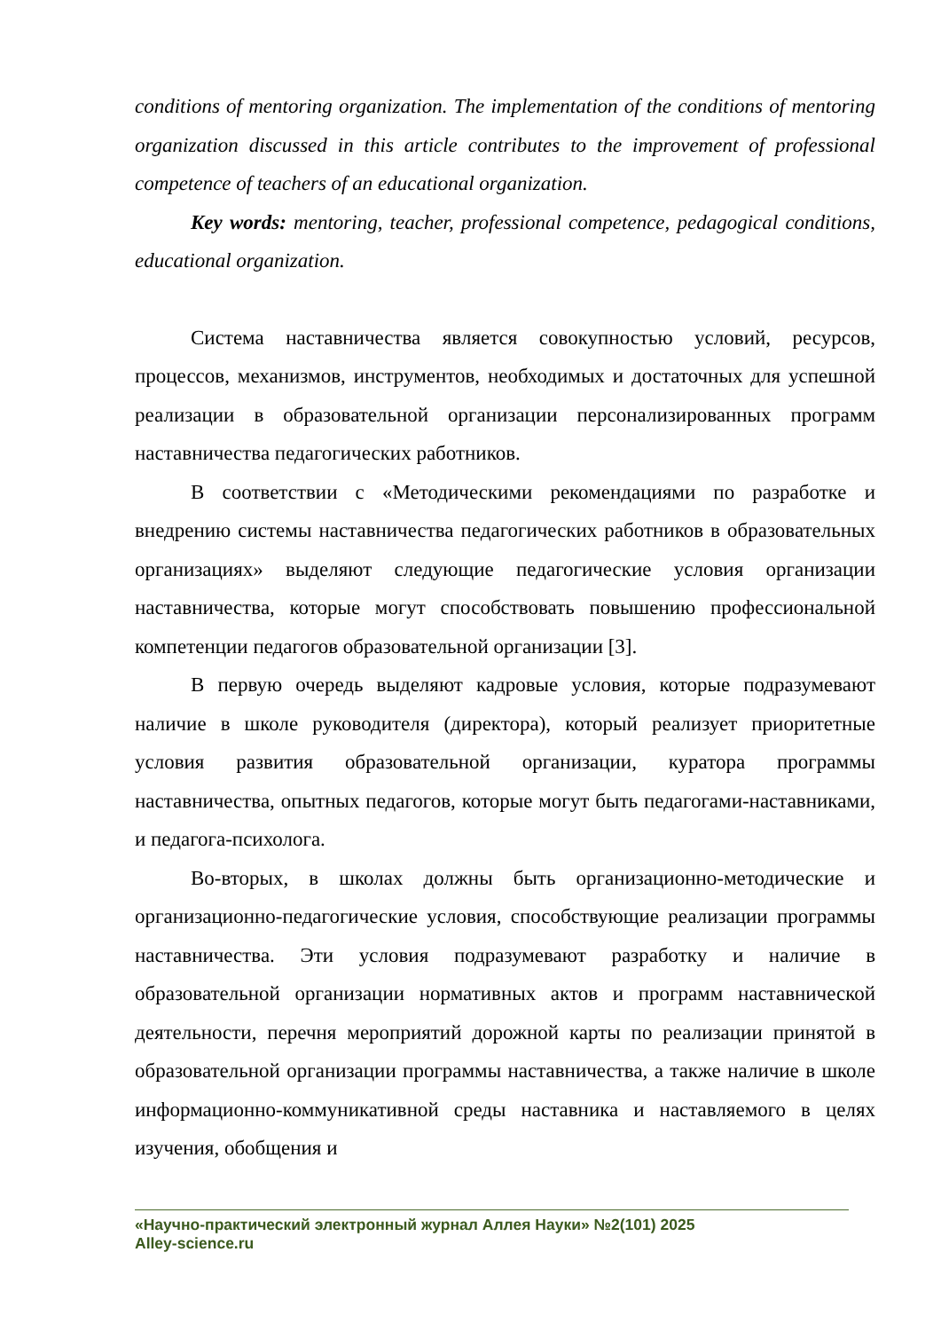conditions of mentoring organization. The implementation of the conditions of mentoring organization discussed in this article contributes to the improvement of professional competence of teachers of an educational organization.
Key words: mentoring, teacher, professional competence, pedagogical conditions, educational organization.
Система наставничества является совокупностью условий, ресурсов, процессов, механизмов, инструментов, необходимых и достаточных для успешной реализации в образовательной организации персонализированных программ наставничества педагогических работников.
В соответствии с «Методическими рекомендациями по разработке и внедрению системы наставничества педагогических работников в образовательных организациях» выделяют следующие педагогические условия организации наставничества, которые могут способствовать повышению профессиональной компетенции педагогов образовательной организации [3].
В первую очередь выделяют кадровые условия, которые подразумевают наличие в школе руководителя (директора), который реализует приоритетные условия развития образовательной организации, куратора программы наставничества, опытных педагогов, которые могут быть педагогами-наставниками, и педагога-психолога.
Во-вторых, в школах должны быть организационно-методические и организационно-педагогические условия, способствующие реализации программы наставничества. Эти условия подразумевают разработку и наличие в образовательной организации нормативных актов и программ наставнической деятельности, перечня мероприятий дорожной карты по реализации принятой в образовательной организации программы наставничества, а также наличие в школе информационно-коммуникативной среды наставника и наставляемого в целях изучения, обобщения и
«Научно-практический электронный журнал Аллея Науки» №2(101) 2025
Alley-science.ru